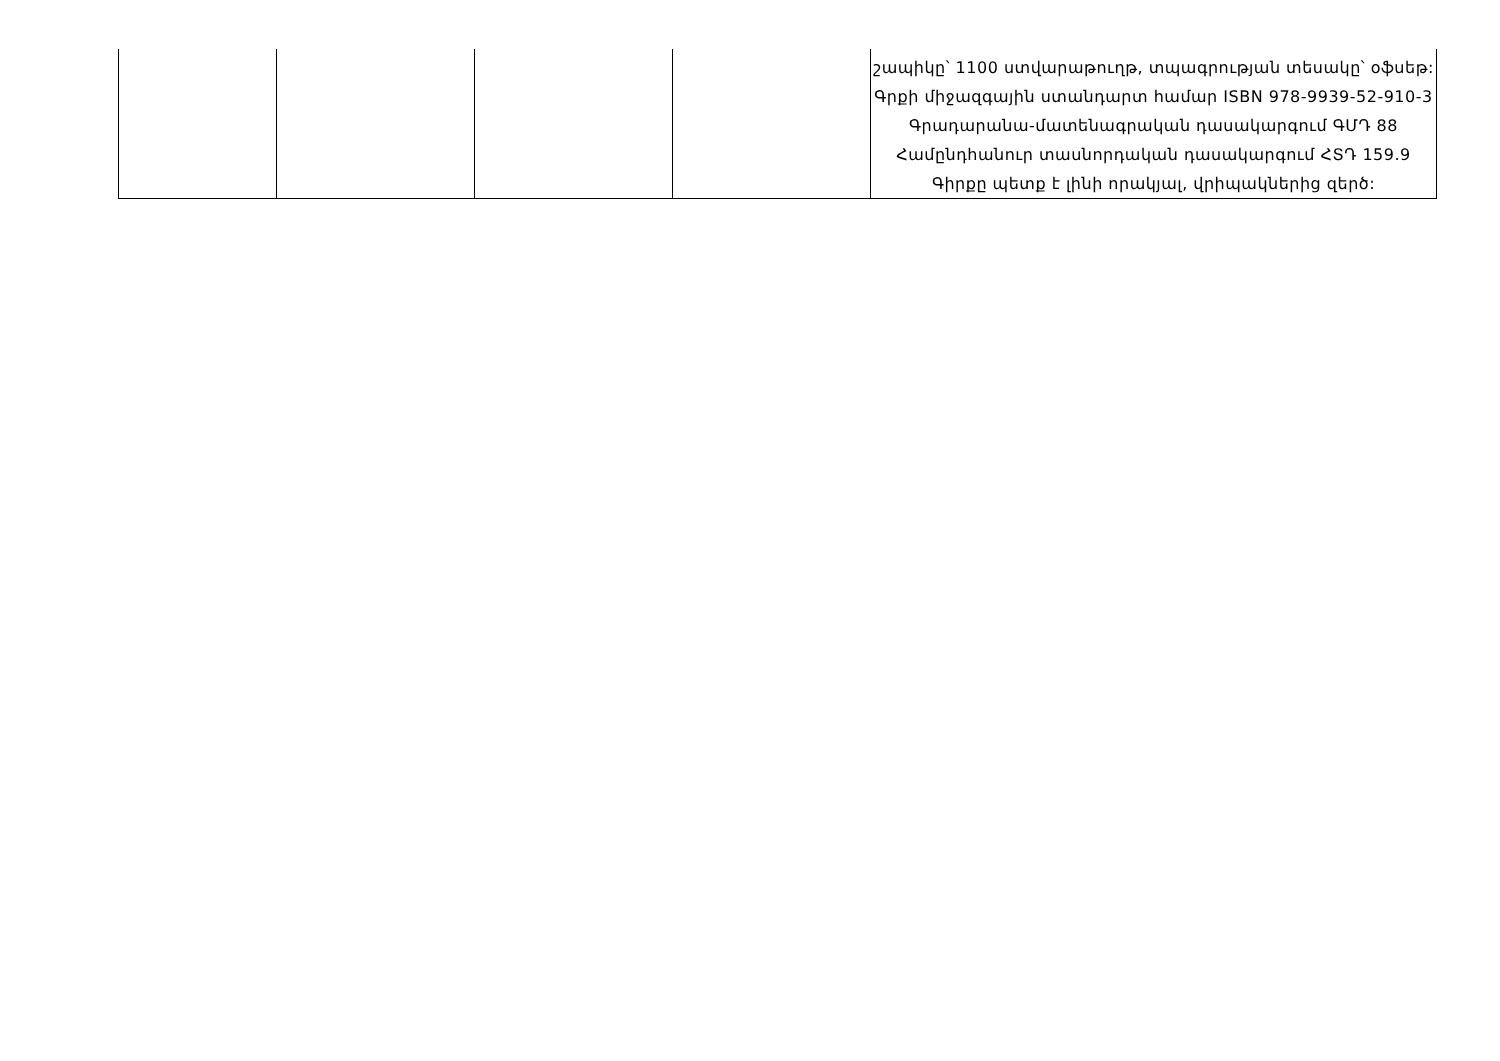| | | | | շապիկը՝ 1100 ստվարաթուղթ, տպագրության տեսակը՝ օֆսեթ: Գրքի միջազգային ստանդարտ համար ISBN 978-9939-52-910-3 Գրադարանա-մատենագրական դասակարգում ԳՄԴ 88 Համընդհանուր տասնորդական դասակարգում ՀՏԴ 159.9 Գիրքը պետք է լինի որակյալ, վրիպակներից զերծ: |